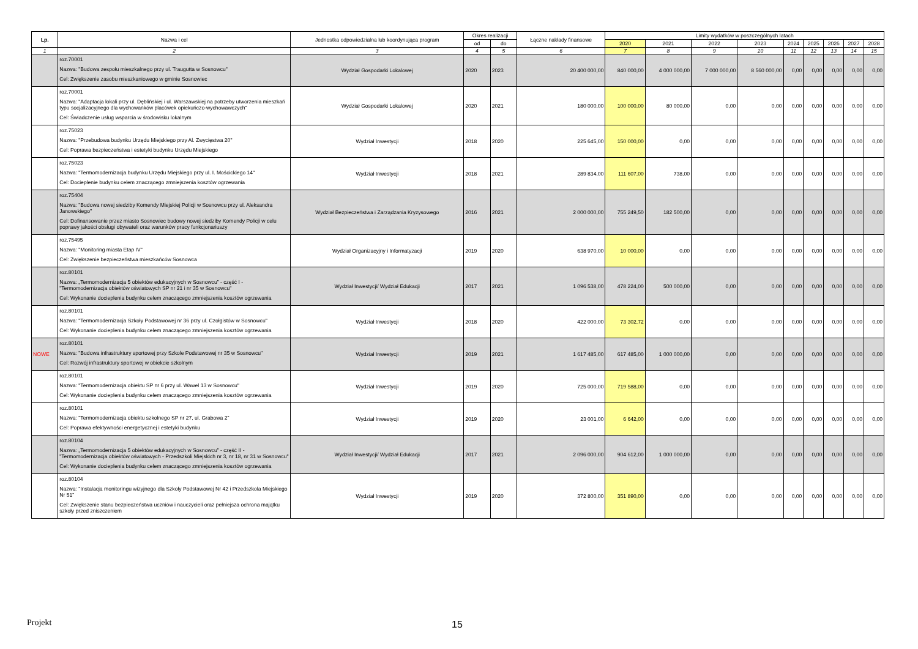| Lp. | Nazwa i cel | Jednostka odpowiedzialna lub koordynująca program | Okres realizacji | | Łączne nakłady finansowe | Limity wydatków w poszczególnych latach | | | | | | | | |
| --- | --- | --- | --- | --- | --- | --- | --- | --- | --- | --- | --- | --- | --- | --- |
| | | | od | do | | 2020 | 2021 | 2022 | 2023 | 2024 | 2025 | 2026 | 2027 | 2028 |
| 1 | 2 | 3 | 4 | 5 | 6 | 7 | 8 | 9 | 10 | 11 | 12 | 13 | 14 | 15 |
| | roz.70001 Nazwa: "Budowa zespołu mieszkalnego przy ul. Traugutta w Sosnowcu" Cel: Zwiększenie zasobu mieszkaniowego w gminie Sosnowiec | Wydział Gospodarki Lokalowej | 2020 | 2023 | 20 400 000,00 | 840 000,00 | 4 000 000,00 | 7 000 000,00 | 8 560 000,00 | 0,00 | 0,00 | 0,00 | 0,00 | 0,00 |
| | roz.70001 Nazwa: "Adaptacja lokali przy ul. Dęblińskiej i ul. Warszawskiej na potrzeby utworzenia mieszkań typu socjalizacyjnego dla wychowanków placówek opiekuńczo-wychowawczych" Cel: Świadczenie usług wsparcia w środowisku lokalnym | Wydział Gospodarki Lokalowej | 2020 | 2021 | 180 000,00 | 100 000,00 | 80 000,00 | 0,00 | 0,00 | 0,00 | 0,00 | 0,00 | 0,00 | 0,00 |
| | roz.75023 Nazwa: "Przebudowa budynku Urzędu Miejskiego przy Al. Zwycięstwa 20" Cel: Poprawa bezpieczeństwa i estetyki budynku Urzędu Miejskiego | Wydział Inwestycji | 2018 | 2020 | 225 645,00 | 150 000,00 | 0,00 | 0,00 | 0,00 | 0,00 | 0,00 | 0,00 | 0,00 | 0,00 |
| | roz.75023 Nazwa: "Termomodernizacja budynku Urzędu Miejskiego przy ul. I. Mościckiego 14" Cel: Docieplenie budynku celem znaczącego zmniejszenia kosztów ogrzewania | Wydział Inwestycji | 2018 | 2021 | 289 834,00 | 111 607,00 | 738,00 | 0,00 | 0,00 | 0,00 | 0,00 | 0,00 | 0,00 | 0,00 |
| | roz.75404 Nazwa: "Budowa nowej siedziby Komendy Miejskiej Policji w Sosnowcu przy ul. Aleksandra Janowskiego" Cel: Dofinansowanie przez miasto Sosnowiec budowy nowej siedziby Komendy Policji w celu poprawy jakości obsługi obywateli oraz warunków pracy funkcjonariuszy | Wydział Bezpieczeństwa i Zarządzania Kryzysowego | 2016 | 2021 | 2 000 000,00 | 755 249,50 | 182 500,00 | 0,00 | 0,00 | 0,00 | 0,00 | 0,00 | 0,00 | 0,00 |
| | roz.75495 Nazwa: "Monitoring miasta Etap IV" Cel: Zwiększenie bezpieczeństwa mieszkańców Sosnowca | Wydział Organizacyjny i Informatyzacji | 2019 | 2020 | 638 970,00 | 10 000,00 | 0,00 | 0,00 | 0,00 | 0,00 | 0,00 | 0,00 | 0,00 | 0,00 |
| | roz.80101 Nazwa: „Termomodernizacja 5 obiektów edukacyjnych w Sosnowcu” - część I - "Termomodernizacja obiektów oświatowych SP nr 21 i nr 35 w Sosnowcu" Cel: Wykonanie docieplenia budynku celem znaczącego zmniejszenia kosztów ogrzewania | Wydział Inwestycji/ Wydział Edukacji | 2017 | 2021 | 1 096 538,00 | 478 224,00 | 500 000,00 | 0,00 | 0,00 | 0,00 | 0,00 | 0,00 | 0,00 | 0,00 |
| | roz.80101 Nazwa: "Termomodernizacja Szkoły Podstawowej nr 36 przy ul. Czołgistów w Sosnowcu" Cel: Wykonanie docieplenia budynku celem znaczącego zmniejszenia kosztów ogrzewania | Wydział Inwestycji | 2018 | 2020 | 422 000,00 | 73 302,72 | 0,00 | 0,00 | 0,00 | 0,00 | 0,00 | 0,00 | 0,00 | 0,00 |
| NOWE | roz.80101 Nazwa: "Budowa infrastruktury sportowej przy Szkole Podstawowej nr 35 w Sosnowcu" Cel: Rozwój infrastruktury sportowej w obiekcie szkolnym | Wydział Inwestycji | 2019 | 2021 | 1 617 485,00 | 617 485,00 | 1 000 000,00 | 0,00 | 0,00 | 0,00 | 0,00 | 0,00 | 0,00 | 0,00 |
| | roz.80101 Nazwa: "Termomodernizacja obiektu SP nr 6 przy ul. Wawel 13 w Sosnowcu" Cel: Wykonanie docieplenia budynku celem znaczącego zmniejszenia kosztów ogrzewania | Wydział Inwestycji | 2019 | 2020 | 725 000,00 | 719 588,00 | 0,00 | 0,00 | 0,00 | 0,00 | 0,00 | 0,00 | 0,00 | 0,00 |
| | roz.80101 Nazwa: "Termomodernizacja obiektu szkolnego SP nr 27, ul. Grabowa 2" Cel: Poprawa efektywności energetycznej i estetyki budynku | Wydział Inwestycji | 2019 | 2020 | 23 001,00 | 6 642,00 | 0,00 | 0,00 | 0,00 | 0,00 | 0,00 | 0,00 | 0,00 | 0,00 |
| | roz.80104 Nazwa: „Termomodernizacja 5 obiektów edukacyjnych w Sosnowcu” - część II - "Termomodernizacja obiektów oświatowych - Przedszkoli Miejskich nr 3, nr 18, nr 31 w Sosnowcu" Cel: Wykonanie docieplenia budynku celem znaczącego zmniejszenia kosztów ogrzewania | Wydział Inwestycji/ Wydział Edukacji | 2017 | 2021 | 2 096 000,00 | 904 612,00 | 1 000 000,00 | 0,00 | 0,00 | 0,00 | 0,00 | 0,00 | 0,00 | 0,00 |
| | roz.80104 Nazwa: "Instalacja monitoringu wizyjnego dla Szkoły Podstawowej Nr 42 i Przedszkola Miejskiego Nr 51" Cel: Zwiększenie stanu bezpieczeństwa uczniów i nauczycieli oraz pełniejsza ochrona majątku szkoły przed zniszczeniem | Wydział Inwestycji | 2019 | 2020 | 372 800,00 | 351 890,00 | 0,00 | 0,00 | 0,00 | 0,00 | 0,00 | 0,00 | 0,00 | 0,00 |
Projekt 15